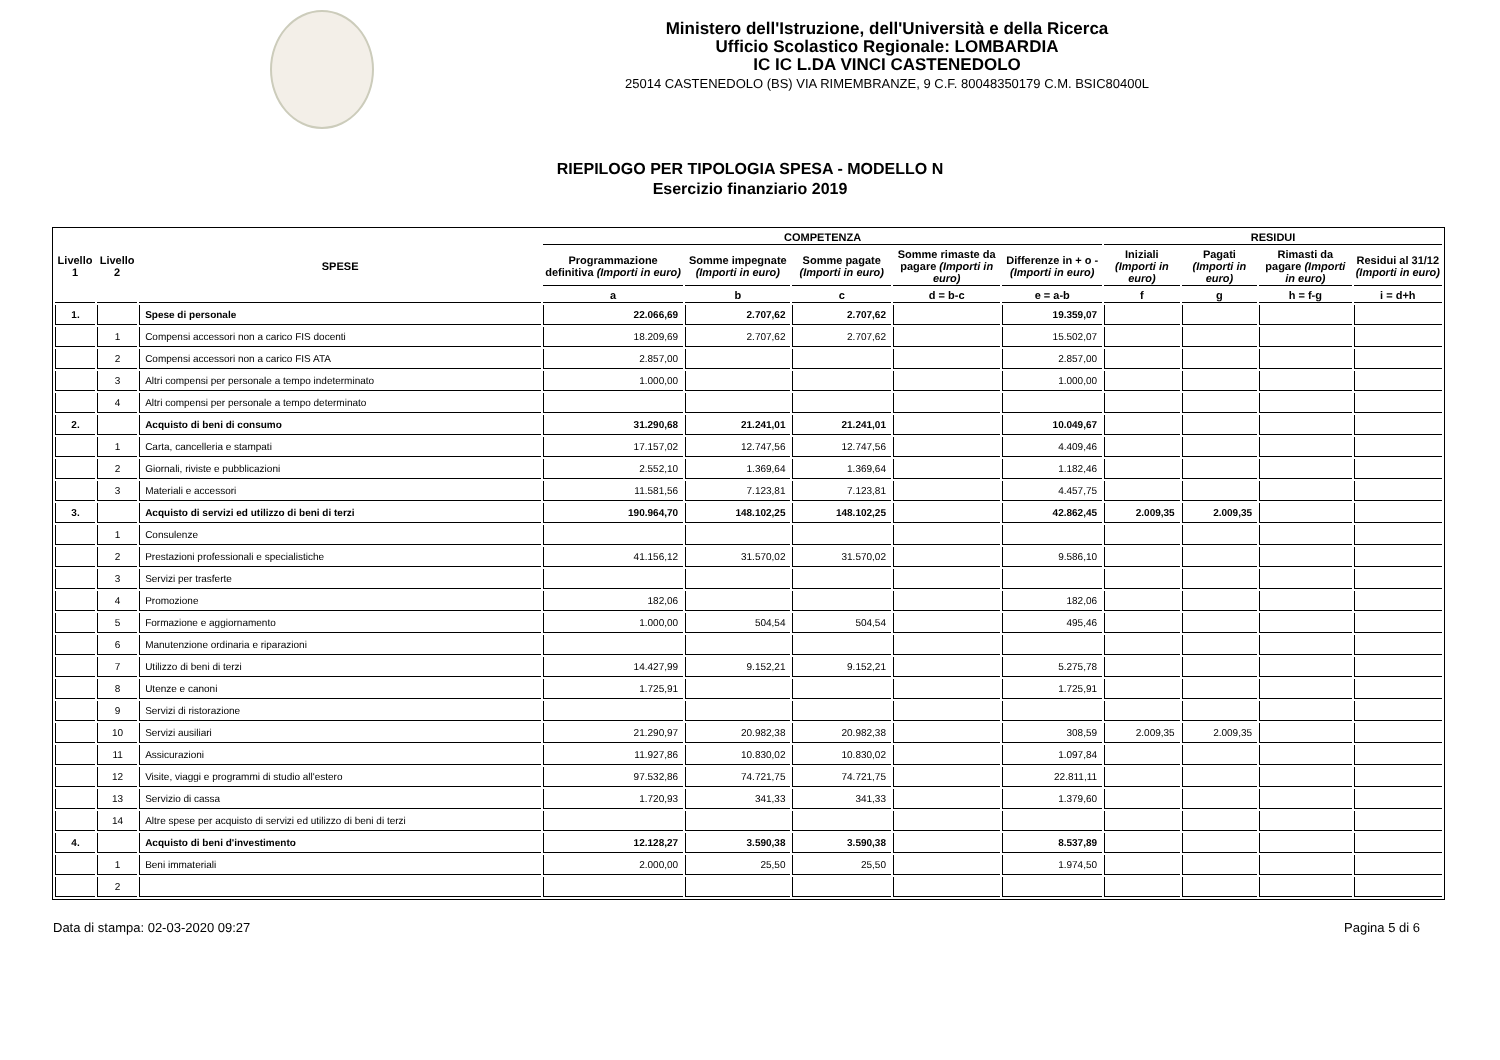Ministero dell'Istruzione, dell'Università e della Ricerca
Ufficio Scolastico Regionale: LOMBARDIA
IC IC L.DA VINCI CASTENEDOLO
25014 CASTENEDOLO (BS) VIA RIMEMBRANZE, 9 C.F. 80048350179 C.M. BSIC80400L
RIEPILOGO PER TIPOLOGIA SPESA - MODELLO N
Esercizio finanziario 2019
| Livello 1 | Livello 2 | SPESE | COMPETENZA | | | | | RESIDUI | | | |
| --- | --- | --- | --- | --- | --- | --- | --- | --- | --- | --- | --- |
| | | | Programmazione definitiva (Importi in euro) | Somme impegnate (Importi in euro) | Somme pagate (Importi in euro) | Somme rimaste da pagare (Importi in euro) | Differenze in + o - (Importi in euro) | Iniziali (Importi in euro) | Pagati (Importi in euro) | Rimasti da pagare (Importi in euro) | Residui al 31/12 (Importi in euro) |
| | | | a | b | c | d = b-c | e = a-b | f | g | h = f-g | i = d+h |
| 1. | | Spese di personale | 22.066,69 | 2.707,62 | 2.707,62 | | 19.359,07 | | | | |
| | 1 | Compensi accessori non a carico FIS docenti | 18.209,69 | 2.707,62 | 2.707,62 | | 15.502,07 | | | | |
| | 2 | Compensi accessori non a carico FIS ATA | 2.857,00 | | | | 2.857,00 | | | | |
| | 3 | Altri compensi per personale a tempo indeterminato | 1.000,00 | | | | 1.000,00 | | | | |
| | 4 | Altri compensi per personale a tempo determinato | | | | | | | | | |
| 2. | | Acquisto di beni di consumo | 31.290,68 | 21.241,01 | 21.241,01 | | 10.049,67 | | | | |
| | 1 | Carta, cancelleria e stampati | 17.157,02 | 12.747,56 | 12.747,56 | | 4.409,46 | | | | |
| | 2 | Giornali, riviste e pubblicazioni | 2.552,10 | 1.369,64 | 1.369,64 | | 1.182,46 | | | | |
| | 3 | Materiali e accessori | 11.581,56 | 7.123,81 | 7.123,81 | | 4.457,75 | | | | |
| 3. | | Acquisto di servizi ed utilizzo di beni di terzi | 190.964,70 | 148.102,25 | 148.102,25 | | 42.862,45 | 2.009,35 | 2.009,35 | | |
| | 1 | Consulenze | | | | | | | | | |
| | 2 | Prestazioni professionali e specialistiche | 41.156,12 | 31.570,02 | 31.570,02 | | 9.586,10 | | | | |
| | 3 | Servizi per trasferte | | | | | | | | | |
| | 4 | Promozione | 182,06 | | | | 182,06 | | | | |
| | 5 | Formazione e aggiornamento | 1.000,00 | 504,54 | 504,54 | | 495,46 | | | | |
| | 6 | Manutenzione ordinaria e riparazioni | | | | | | | | | |
| | 7 | Utilizzo di beni di terzi | 14.427,99 | 9.152,21 | 9.152,21 | | 5.275,78 | | | | |
| | 8 | Utenze e canoni | 1.725,91 | | | | 1.725,91 | | | | |
| | 9 | Servizi di ristorazione | | | | | | | | | |
| | 10 | Servizi ausiliari | 21.290,97 | 20.982,38 | 20.982,38 | | 308,59 | 2.009,35 | 2.009,35 | | |
| | 11 | Assicurazioni | 11.927,86 | 10.830,02 | 10.830,02 | | 1.097,84 | | | | |
| | 12 | Visite, viaggi e programmi di studio all'estero | 97.532,86 | 74.721,75 | 74.721,75 | | 22.811,11 | | | | |
| | 13 | Servizio di cassa | 1.720,93 | 341,33 | 341,33 | | 1.379,60 | | | | |
| | 14 | Altre spese per acquisto di servizi ed utilizzo di beni di terzi | | | | | | | | | |
| 4. | | Acquisto di beni d'investimento | 12.128,27 | 3.590,38 | 3.590,38 | | 8.537,89 | | | | |
| | 1 | Beni immateriali | 2.000,00 | 25,50 | 25,50 | | 1.974,50 | | | | |
| | 2 | | | | | | | | | | |
Data di stampa: 02-03-2020 09:27 Pagina 5 di 6